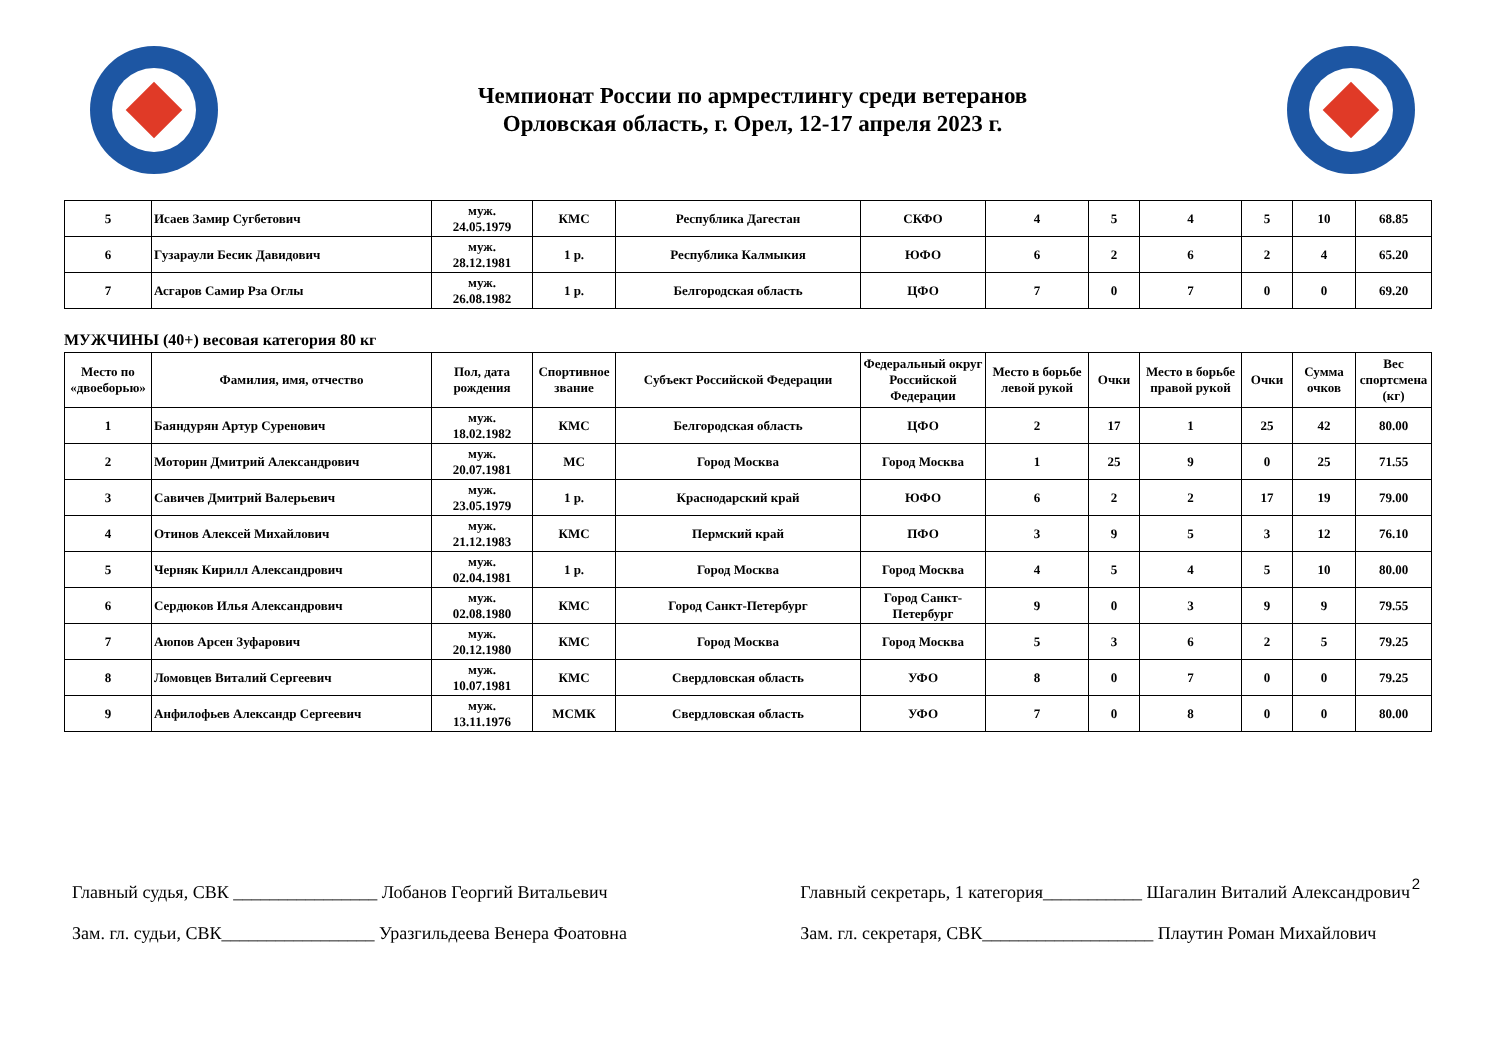Чемпионат России по армрестлингу среди ветеранов
Орловская область, г. Орел, 12-17 апреля 2023 г.
| 5 | Исаев Замир Сугбетович | муж. 24.05.1979 | КМС | Республика Дагестан | СКФО | 4 | 5 | 4 | 5 | 10 | 68.85 |
| 6 | Гузараули Бесик Давидович | муж. 28.12.1981 | 1 р. | Республика Калмыкия | ЮФО | 6 | 2 | 6 | 2 | 4 | 65.20 |
| 7 | Асгаров Самир Рза Оглы | муж. 26.08.1982 | 1 р. | Белгородская область | ЦФО | 7 | 0 | 7 | 0 | 0 | 69.20 |
МУЖЧИНЫ (40+) весовая категория 80 кг
| Место по «двоеборью» | Фамилия, имя, отчество | Пол, дата рождения | Спортивное звание | Субъект Российской Федерации | Федеральный округ Российской Федерации | Место в борьбе левой рукой | Очки | Место в борьбе правой рукой | Очки | Сумма очков | Вес спортсмена (кг) |
| --- | --- | --- | --- | --- | --- | --- | --- | --- | --- | --- | --- |
| 1 | Баяндурян Артур Суренович | муж. 18.02.1982 | КМС | Белгородская область | ЦФО | 2 | 17 | 1 | 25 | 42 | 80.00 |
| 2 | Моторин Дмитрий Александрович | муж. 20.07.1981 | МС | Город Москва | Город Москва | 1 | 25 | 9 | 0 | 25 | 71.55 |
| 3 | Савичев Дмитрий Валерьевич | муж. 23.05.1979 | 1 р. | Краснодарский край | ЮФО | 6 | 2 | 2 | 17 | 19 | 79.00 |
| 4 | Отинов Алексей Михайлович | муж. 21.12.1983 | КМС | Пермский край | ПФО | 3 | 9 | 5 | 3 | 12 | 76.10 |
| 5 | Черняк Кирилл Александрович | муж. 02.04.1981 | 1 р. | Город Москва | Город Москва | 4 | 5 | 4 | 5 | 10 | 80.00 |
| 6 | Сердюков Илья Александрович | муж. 02.08.1980 | КМС | Город Санкт-Петербург | Город Санкт-Петербург | 9 | 0 | 3 | 9 | 9 | 79.55 |
| 7 | Аюпов Арсен Зуфарович | муж. 20.12.1980 | КМС | Город Москва | Город Москва | 5 | 3 | 6 | 2 | 5 | 79.25 |
| 8 | Ломовцев Виталий Сергеевич | муж. 10.07.1981 | КМС | Свердловская область | УФО | 8 | 0 | 7 | 0 | 0 | 79.25 |
| 9 | Анфилофьев Александр Сергеевич | муж. 13.11.1976 | МСМК | Свердловская область | УФО | 7 | 0 | 8 | 0 | 0 | 80.00 |
2
Главный судья, СВК ________________ Лобанов Георгий Витальевич
Зам. гл. судьи, СВК_________________ Уразгильдеева Венера Фоатовна
Главный секретарь, 1 категория___________ Шагалин Виталий Александрович
Зам. гл. секретаря, СВК___________________ Плаутин Роман Михайлович